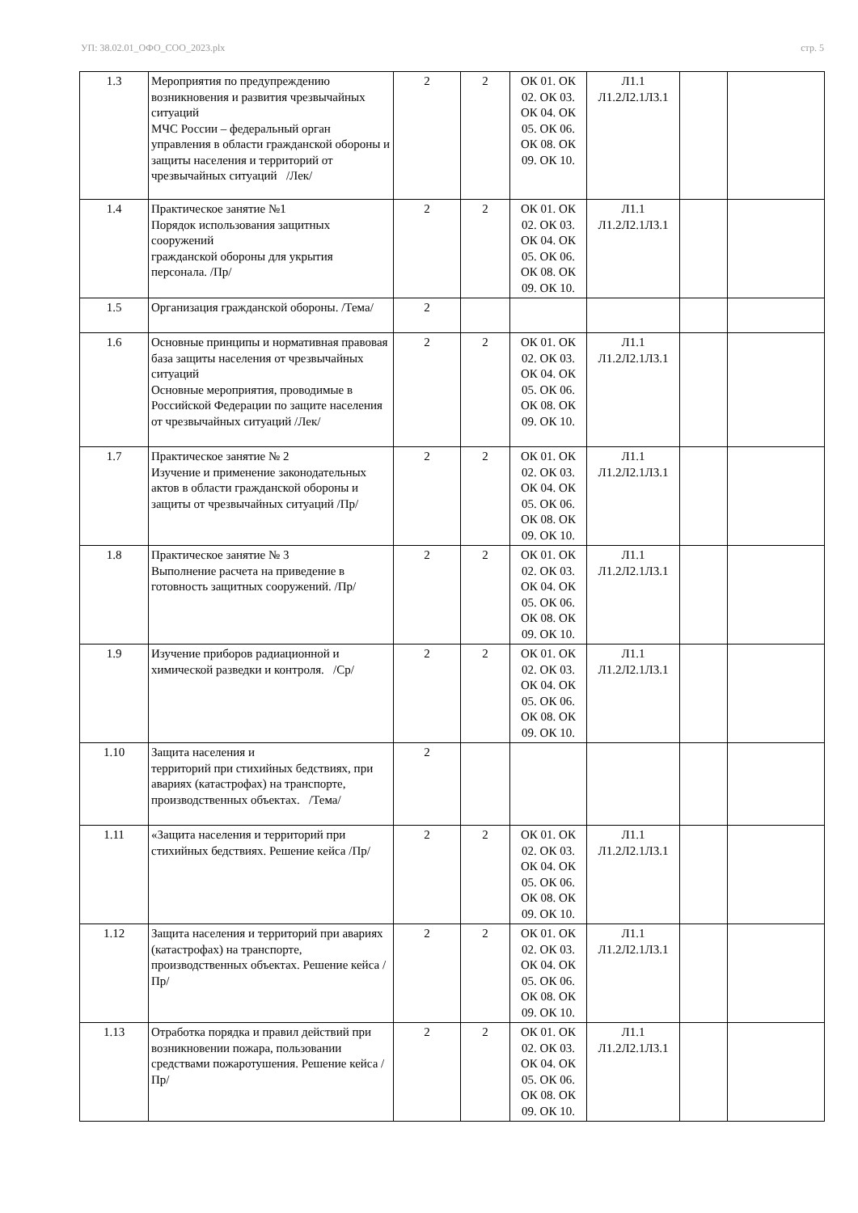УП: 38.02.01_ОФО_СОО_2023.plx стр. 5
| 1.3 | Мероприятия по предупреждению возникновения и развития чрезвычайных ситуаций МЧС России – федеральный орган управления в области гражданской обороны и защиты населения и территорий от чрезвычайных ситуаций /Лек/ | 2 | 2 | ОК 01. ОК 02. ОК 03. ОК 04. ОК 05. ОК 06. ОК 08. ОК 09. ОК 10. | Л1.1 Л1.2Л2.1Л3.1 | | |
| 1.4 | Практическое занятие №1 Порядок использования защитных сооружений гражданской обороны для укрытия персонала. /Пр/ | 2 | 2 | ОК 01. ОК 02. ОК 03. ОК 04. ОК 05. ОК 06. ОК 08. ОК 09. ОК 10. | Л1.1 Л1.2Л2.1Л3.1 | | |
| 1.5 | Организация гражданской обороны. /Тема/ | 2 | | | | | |
| 1.6 | Основные принципы и нормативная правовая база защиты населения от чрезвычайных ситуаций Основные мероприятия, проводимые в Российской Федерации по защите населения от чрезвычайных ситуаций /Лек/ | 2 | 2 | ОК 01. ОК 02. ОК 03. ОК 04. ОК 05. ОК 06. ОК 08. ОК 09. ОК 10. | Л1.1 Л1.2Л2.1Л3.1 | | |
| 1.7 | Практическое занятие № 2 Изучение и применение законодательных актов в области гражданской обороны и защиты от чрезвычайных ситуаций /Пр/ | 2 | 2 | ОК 01. ОК 02. ОК 03. ОК 04. ОК 05. ОК 06. ОК 08. ОК 09. ОК 10. | Л1.1 Л1.2Л2.1Л3.1 | | |
| 1.8 | Практическое занятие № 3 Выполнение расчета на приведение в готовность защитных сооружений. /Пр/ | 2 | 2 | ОК 01. ОК 02. ОК 03. ОК 04. ОК 05. ОК 06. ОК 08. ОК 09. ОК 10. | Л1.1 Л1.2Л2.1Л3.1 | | |
| 1.9 | Изучение приборов радиационной и химической разведки и контроля. /Ср/ | 2 | 2 | ОК 01. ОК 02. ОК 03. ОК 04. ОК 05. ОК 06. ОК 08. ОК 09. ОК 10. | Л1.1 Л1.2Л2.1Л3.1 | | |
| 1.10 | Защита населения и территорий при стихийных бедствиях, при авариях (катастрофах) на транспорте, производственных объектах. /Тема/ | 2 | | | | | |
| 1.11 | «Защита населения и территорий при стихийных бедствиях. Решение кейса /Пр/ | 2 | 2 | ОК 01. ОК 02. ОК 03. ОК 04. ОК 05. ОК 06. ОК 08. ОК 09. ОК 10. | Л1.1 Л1.2Л2.1Л3.1 | | |
| 1.12 | Защита населения и территорий при авариях (катастрофах) на транспорте, производственных объектах. Решение кейса /Пр/ | 2 | 2 | ОК 01. ОК 02. ОК 03. ОК 04. ОК 05. ОК 06. ОК 08. ОК 09. ОК 10. | Л1.1 Л1.2Л2.1Л3.1 | | |
| 1.13 | Отработка порядка и правил действий при возникновении пожара, пользовании средствами пожаротушения. Решение кейса /Пр/ | 2 | 2 | ОК 01. ОК 02. ОК 03. ОК 04. ОК 05. ОК 06. ОК 08. ОК 09. ОК 10. | Л1.1 Л1.2Л2.1Л3.1 | | |